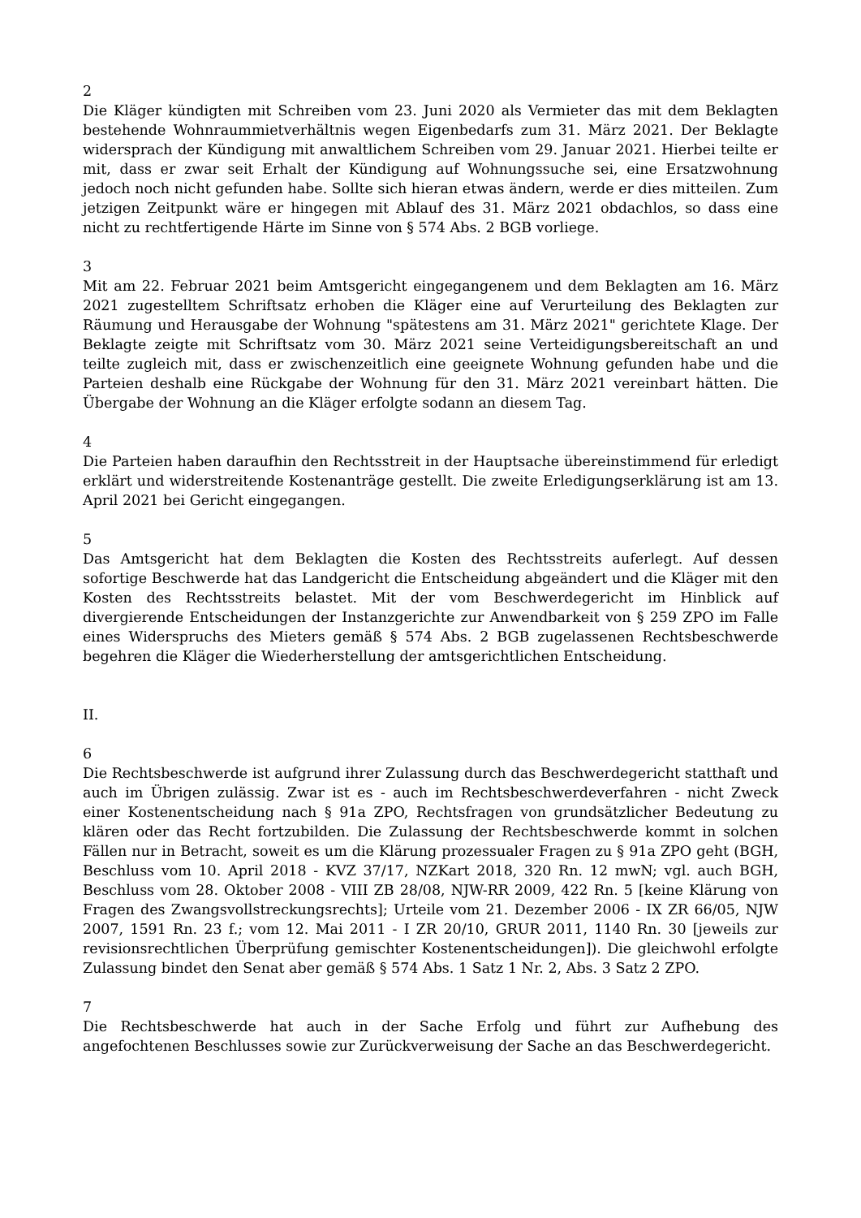2
Die Kläger kündigten mit Schreiben vom 23. Juni 2020 als Vermieter das mit dem Beklagten bestehende Wohnraummietverhältnis wegen Eigenbedarfs zum 31. März 2021. Der Beklagte widersprach der Kündigung mit anwaltlichem Schreiben vom 29. Januar 2021. Hierbei teilte er mit, dass er zwar seit Erhalt der Kündigung auf Wohnungssuche sei, eine Ersatzwohnung jedoch noch nicht gefunden habe. Sollte sich hieran etwas ändern, werde er dies mitteilen. Zum jetzigen Zeitpunkt wäre er hingegen mit Ablauf des 31. März 2021 obdachlos, so dass eine nicht zu rechtfertigende Härte im Sinne von § 574 Abs. 2 BGB vorliege.
3
Mit am 22. Februar 2021 beim Amtsgericht eingegangenem und dem Beklagten am 16. März 2021 zugestelltem Schriftsatz erhoben die Kläger eine auf Verurteilung des Beklagten zur Räumung und Herausgabe der Wohnung "spätestens am 31. März 2021" gerichtete Klage. Der Beklagte zeigte mit Schriftsatz vom 30. März 2021 seine Verteidigungsbereitschaft an und teilte zugleich mit, dass er zwischenzeitlich eine geeignete Wohnung gefunden habe und die Parteien deshalb eine Rückgabe der Wohnung für den 31. März 2021 vereinbart hätten. Die Übergabe der Wohnung an die Kläger erfolgte sodann an diesem Tag.
4
Die Parteien haben daraufhin den Rechtsstreit in der Hauptsache übereinstimmend für erledigt erklärt und widerstreitende Kostenanträge gestellt. Die zweite Erledigungserklärung ist am 13. April 2021 bei Gericht eingegangen.
5
Das Amtsgericht hat dem Beklagten die Kosten des Rechtsstreits auferlegt. Auf dessen sofortige Beschwerde hat das Landgericht die Entscheidung abgeändert und die Kläger mit den Kosten des Rechtsstreits belastet. Mit der vom Beschwerdegericht im Hinblick auf divergierende Entscheidungen der Instanzgerichte zur Anwendbarkeit von § 259 ZPO im Falle eines Widerspruchs des Mieters gemäß § 574 Abs. 2 BGB zugelassenen Rechtsbeschwerde begehren die Kläger die Wiederherstellung der amtsgerichtlichen Entscheidung.
II.
6
Die Rechtsbeschwerde ist aufgrund ihrer Zulassung durch das Beschwerdegericht statthaft und auch im Übrigen zulässig. Zwar ist es - auch im Rechtsbeschwerdeverfahren - nicht Zweck einer Kostenentscheidung nach § 91a ZPO, Rechtsfragen von grundsätzlicher Bedeutung zu klären oder das Recht fortzubilden. Die Zulassung der Rechtsbeschwerde kommt in solchen Fällen nur in Betracht, soweit es um die Klärung prozessualer Fragen zu § 91a ZPO geht (BGH, Beschluss vom 10. April 2018 - KVZ 37/17, NZKart 2018, 320 Rn. 12 mwN; vgl. auch BGH, Beschluss vom 28. Oktober 2008 - VIII ZB 28/08, NJW-RR 2009, 422 Rn. 5 [keine Klärung von Fragen des Zwangsvollstreckungsrechts]; Urteile vom 21. Dezember 2006 - IX ZR 66/05, NJW 2007, 1591 Rn. 23 f.; vom 12. Mai 2011 - I ZR 20/10, GRUR 2011, 1140 Rn. 30 [jeweils zur revisionsrechtlichen Überprüfung gemischter Kostenentscheidungen]). Die gleichwohl erfolgte Zulassung bindet den Senat aber gemäß § 574 Abs. 1 Satz 1 Nr. 2, Abs. 3 Satz 2 ZPO.
7
Die Rechtsbeschwerde hat auch in der Sache Erfolg und führt zur Aufhebung des angefochtenen Beschlusses sowie zur Zurückverweisung der Sache an das Beschwerdegericht.